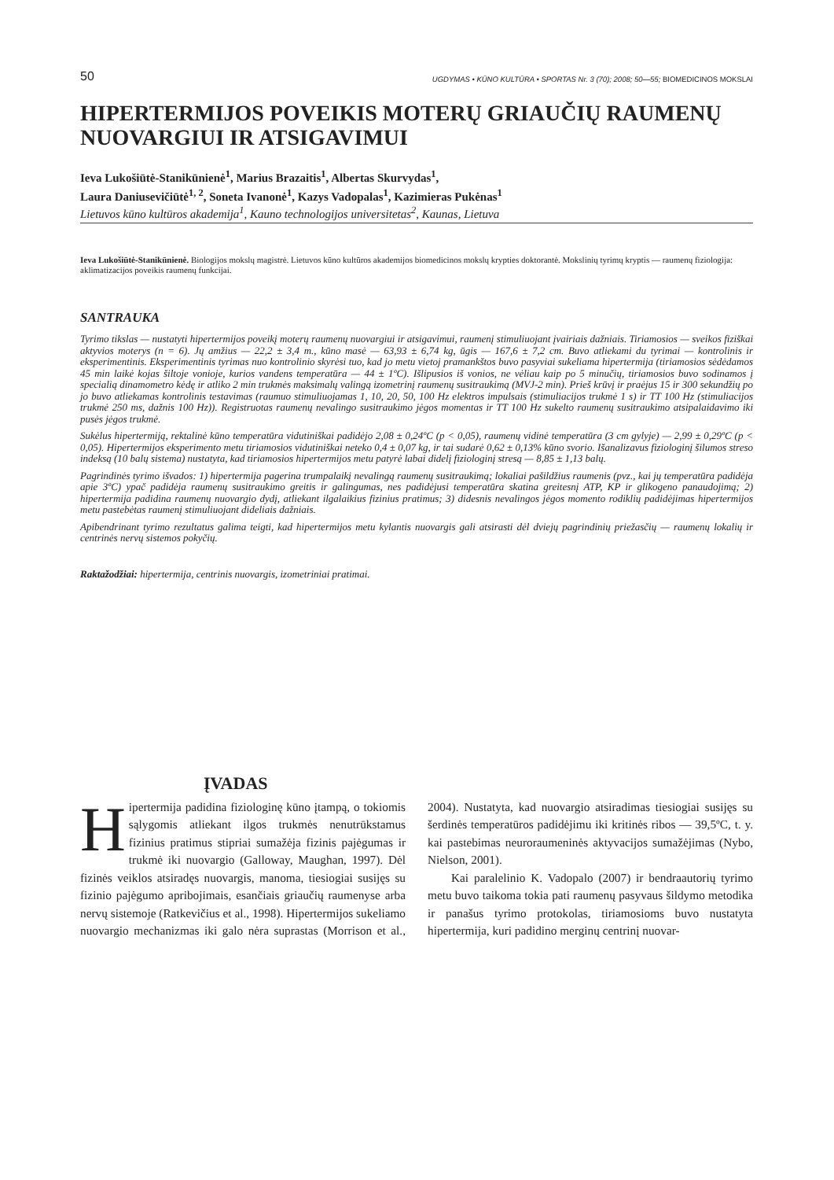50 UGDYMAS • KŪNO KULTŪRA • SPORTAS Nr. 3 (70); 2008; 50—55; BIOMEDICINOS MOKSLAI
HIPERTERMIJOS POVEIKIS MOTERŲ GRIAUČIŲ RAUMENŲ NUOVARGIUI IR ATSIGAVIMUI
Ieva Lukošiūtė-Stanikūnienė<sup>1</sup>, Marius Brazaitis<sup>1</sup>, Albertas Skurvydas<sup>1</sup>,
Laura Daniusevičiūtė<sup>1, 2</sup>, Soneta Ivanonė<sup>1</sup>, Kazys Vadopalas<sup>1</sup>, Kazimieras Pukėnas<sup>1</sup>
Lietuvos kūno kultūros akademija<sup>1</sup>, Kauno technologijos universitetas<sup>2</sup>, Kaunas, Lietuva
Ieva Lukošiūtė-Stanikūnienė. Biologijos mokslų magistrė. Lietuvos kūno kultūros akademijos biomedicinos mokslų krypties doktorantė. Mokslinių tyrimų kryptis — raumenų fiziologija: aklimatizacijos poveikis raumenų funkcijai.
SANTRAUKA
Tyrimo tikslas — nustatyti hipertermijos poveikį moterų raumenų nuovargiui ir atsigavimui, raumenį stimuliuojant įvairiais dažniais. Tiriamosios — sveikos fiziškai aktyvios moterys (n = 6). Jų amžius — 22,2 ± 3,4 m., kūno masė — 63,93 ± 6,74 kg, ūgis — 167,6 ± 7,2 cm. Buvo atliekami du tyrimai — kontrolinis ir eksperimentinis. Eksperimentinis tyrimas nuo kontrolinio skyrėsi tuo, kad jo metu vietoj pramankštos buvo pasyviai sukeliama hipertermija (tiriamosios sėdėdamos 45 min laikė kojas šiltoje vonioje, kurios vandens temperatūra — 44 ± 1ºC). Išlipusios iš vonios, ne vėliau kaip po 5 minučių, tiriamosios buvo sodinamos į specialią dinamometro kėdę ir atliko 2 min trukmės maksimalų valingą izometrinį raumenų susitraukimą (MVJ-2 min). Prieš krūvį ir praėjus 15 ir 300 sekundžių po jo buvo atliekamas kontrolinis testavimas (raumuo stimuliuojamas 1, 10, 20, 50, 100 Hz elektros impulsais (stimuliacijos trukmė 1 s) ir TT 100 Hz (stimuliacijos trukmė 250 ms, dažnis 100 Hz)). Registruotas raumenų nevalingo susitraukimo jėgos momentas ir TT 100 Hz sukelto raumenų susitraukimo atsipalaidavimo iki pusės jėgos trukmė.
Sukėlus hipertermiją, rektalinė kūno temperatūra vidutiniškai padidėjo 2,08 ± 0,24ºC (p < 0,05), raumenų vidinė temperatūra (3 cm gylyje) — 2,99 ± 0,29ºC (p < 0,05). Hipertermijos eksperimento metu tiriamosios vidutiniškai neteko 0,4 ± 0,07 kg, ir tai sudarė 0,62 ± 0,13% kūno svorio. Išanalizavus fiziologinį šilumos streso indeksą (10 balų sistema) nustatyta, kad tiriamosios hipertermijos metu patyrė labai didelį fiziologinį stresą — 8,85 ± 1,13 balų.
Pagrindinės tyrimo išvados: 1) hipertermija pagerina trumpalaikį nevalingą raumenų susitraukimą; lokaliai pašildžius raumenis (pvz., kai jų temperatūra padidėja apie 3ºC) ypač padidėja raumenų susitraukimo greitis ir galingumas, nes padidėjusi temperatūra skatina greitesnį ATP, KP ir glikogeno panaudojimą; 2) hipertermija padidina raumenų nuovargio dydį, atliekant ilgalaikius fizinius pratimus; 3) didesnis nevalingos jėgos momento rodiklių padidėjimas hipertermijos metu pastebėtas raumenį stimuliuojant dideliais dažniais.
Apibendrinant tyrimo rezultatus galima teigti, kad hipertermijos metu kylantis nuovargis gali atsirasti dėl dviejų pagrindinių priežasčių — raumenų lokalių ir centrinės nervų sistemos pokyčių.
Raktažodžiai: hipertermija, centrinis nuovargis, izometriniai pratimai.
ĮVADAS
Hipertermija padidina fiziologinę kūno įtampą, o tokiomis sąlygomis atliekant ilgos trukmės nenutrūkstamus fizinius pratimus stipriai sumažėja fizinis pajėgumas ir trukmė iki nuovargio (Galloway, Maughan, 1997). Dėl fizinės veiklos atsiradęs nuovargis, manoma, tiesiogiai susijęs su fizinio pajėgumo apribojimais, esančiais griaučių raumenyse arba nervų sistemoje (Ratkevičius et al., 1998). Hipertermijos sukeliamo nuovargio mechanizmas iki galo nėra suprastas (Morrison et al., 2004). Nustatyta, kad nuovargio atsiradimas tiesiogiai susijęs su šerdinės temperatūros padidėjimu iki kritinės ribos — 39,5ºC, t. y. kai pastebimas neuroraumeninės aktyvacijos sumažėjimas (Nybo, Nielson, 2001).
Kai paralelinio K. Vadopalo (2007) ir bendraautorių tyrimo metu buvo taikoma tokia pati raumenų pasyvaus šildymo metodika ir panašus tyrimo protokolas, tiriamosioms buvo nustatyta hipertermija, kuri padidino merginų centrinį nuovar-